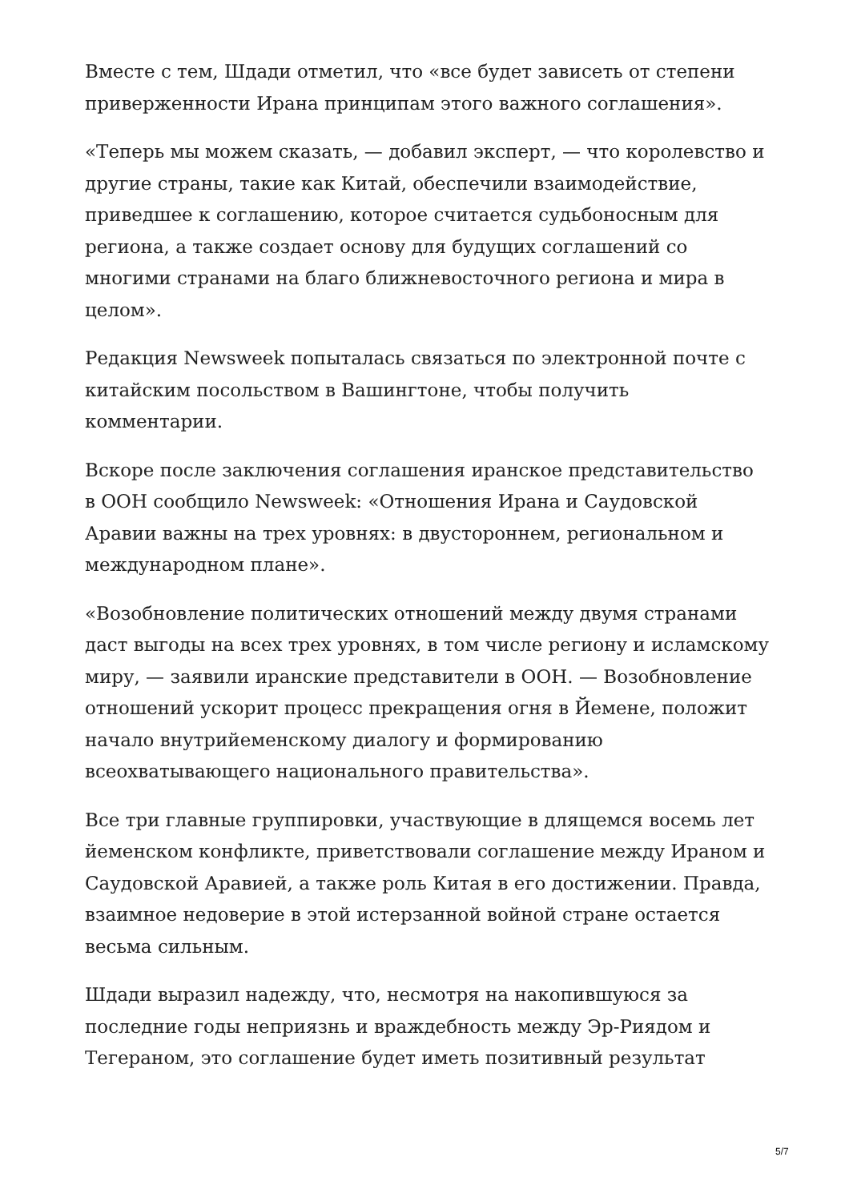Вместе с тем, Шдади отметил, что «все будет зависеть от степени приверженности Ирана принципам этого важного соглашения».
«Теперь мы можем сказать, — добавил эксперт, — что королевство и другие страны, такие как Китай, обеспечили взаимодействие, приведшее к соглашению, которое считается судьбоносным для региона, а также создает основу для будущих соглашений со многими странами на благо ближневосточного региона и мира в целом».
Редакция Newsweek попыталась связаться по электронной почте с китайским посольством в Вашингтоне, чтобы получить комментарии.
Вскоре после заключения соглашения иранское представительство в ООН сообщило Newsweek: «Отношения Ирана и Саудовской Аравии важны на трех уровнях: в двустороннем, региональном и международном плане».
«Возобновление политических отношений между двумя странами даст выгоды на всех трех уровнях, в том числе региону и исламскому миру, — заявили иранские представители в ООН. — Возобновление отношений ускорит процесс прекращения огня в Йемене, положит начало внутрийеменскому диалогу и формированию всеохватывающего национального правительства».
Все три главные группировки, участвующие в длящемся восемь лет йеменском конфликте, приветствовали соглашение между Ираном и Саудовской Аравией, а также роль Китая в его достижении. Правда, взаимное недоверие в этой истерзанной войной стране остается весьма сильным.
Шдади выразил надежду, что, несмотря на накопившуюся за последние годы неприязнь и враждебность между Эр-Риядом и Тегераном, это соглашение будет иметь позитивный результат
5/7